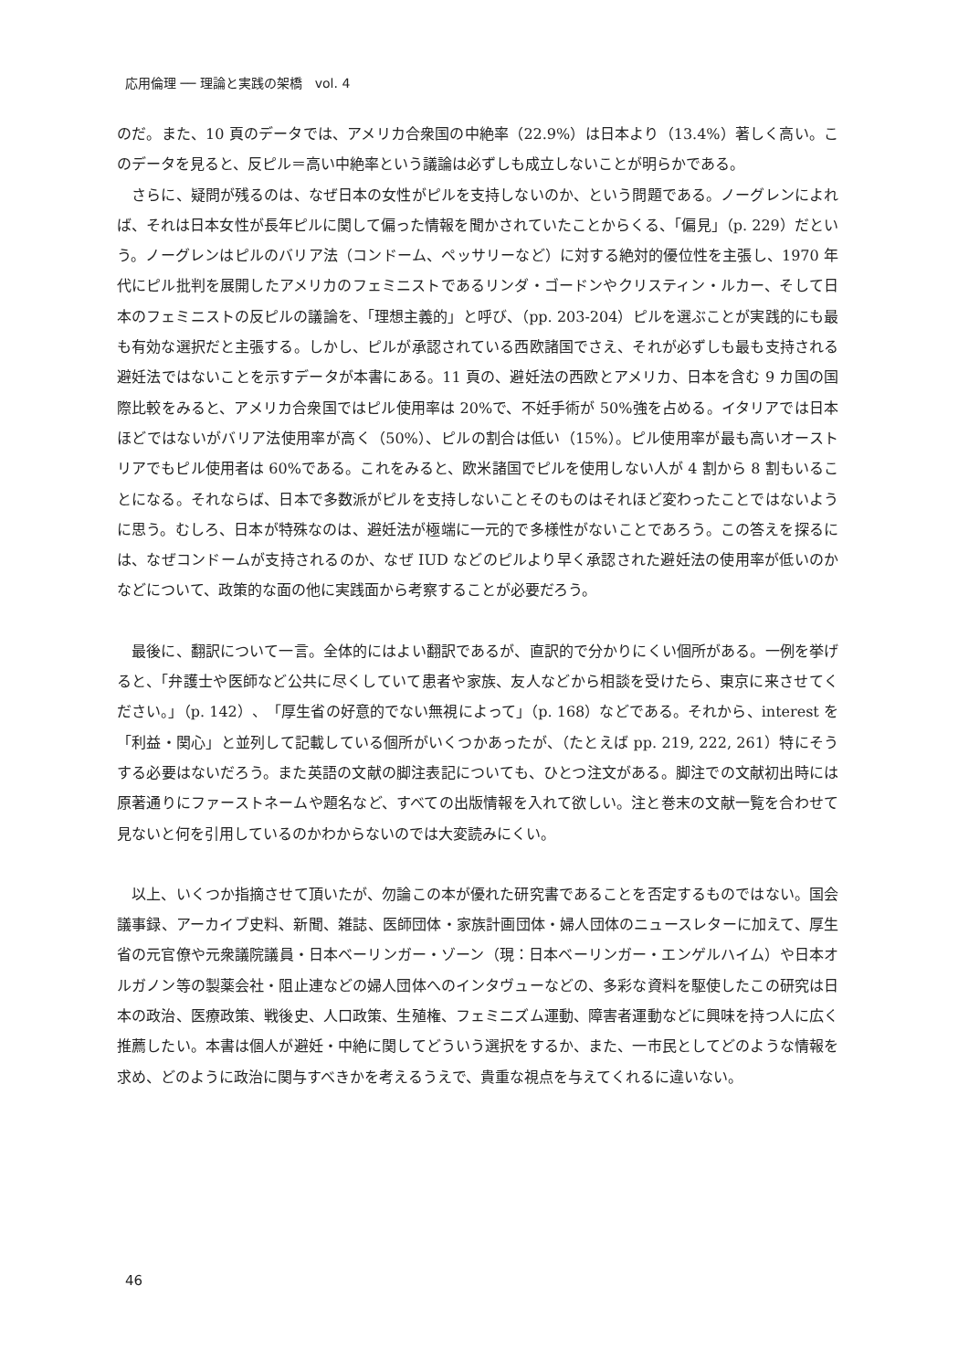応用倫理 ── 理論と実践の架橋　vol. 4
のだ。また、10 頁のデータでは、アメリカ合衆国の中絶率（22.9%）は日本より（13.4%）著しく高い。このデータを見ると、反ピル＝高い中絶率という議論は必ずしも成立しないことが明らかである。
　さらに、疑問が残るのは、なぜ日本の女性がピルを支持しないのか、という問題である。ノーグレンによれば、それは日本女性が長年ピルに関して偏った情報を聞かされていたことからくる、「偏見」（p. 229）だという。ノーグレンはピルのバリア法（コンドーム、ペッサリーなど）に対する絶対的優位性を主張し、1970 年代にピル批判を展開したアメリカのフェミニストであるリンダ・ゴードンやクリスティン・ルカー、そして日本のフェミニストの反ピルの議論を、「理想主義的」と呼び、（pp. 203-204）ピルを選ぶことが実践的にも最も有効な選択だと主張する。しかし、ピルが承認されている西欧諸国でさえ、それが必ずしも最も支持される避妊法ではないことを示すデータが本書にある。11 頁の、避妊法の西欧とアメリカ、日本を含む 9 カ国の国際比較をみると、アメリカ合衆国ではピル使用率は 20%で、不妊手術が 50%強を占める。イタリアでは日本ほどではないがバリア法使用率が高く（50%）、ピルの割合は低い（15%）。ピル使用率が最も高いオーストリアでもピル使用者は 60%である。これをみると、欧米諸国でピルを使用しない人が 4 割から 8 割もいることになる。それならば、日本で多数派がピルを支持しないことそのものはそれほど変わったことではないように思う。むしろ、日本が特殊なのは、避妊法が極端に一元的で多様性がないことであろう。この答えを探るには、なぜコンドームが支持されるのか、なぜ IUD などのピルより早く承認された避妊法の使用率が低いのかなどについて、政策的な面の他に実践面から考察することが必要だろう。
　最後に、翻訳について一言。全体的にはよい翻訳であるが、直訳的で分かりにくい個所がある。一例を挙げると、「弁護士や医師など公共に尽くしていて患者や家族、友人などから相談を受けたら、東京に来させてください。」（p. 142）、「厚生省の好意的でない無視によって」（p. 168）などである。それから、interest を「利益・関心」と並列して記載している個所がいくつかあったが、（たとえば pp. 219, 222, 261）特にそうする必要はないだろう。また英語の文献の脚注表記についても、ひとつ注文がある。脚注での文献初出時には原著通りにファーストネームや題名など、すべての出版情報を入れて欲しい。注と巻末の文献一覧を合わせて見ないと何を引用しているのかわからないのでは大変読みにくい。
　以上、いくつか指摘させて頂いたが、勿論この本が優れた研究書であることを否定するものではない。国会議事録、アーカイブ史料、新聞、雑誌、医師団体・家族計画団体・婦人団体のニュースレターに加えて、厚生省の元官僚や元衆議院議員・日本ベーリンガー・ゾーン（現：日本ベーリンガー・エンゲルハイム）や日本オルガノン等の製薬会社・阻止連などの婦人団体へのインタヴューなどの、多彩な資料を駆使したこの研究は日本の政治、医療政策、戦後史、人口政策、生殖権、フェミニズム運動、障害者運動などに興味を持つ人に広く推薦したい。本書は個人が避妊・中絶に関してどういう選択をするか、また、一市民としてどのような情報を求め、どのように政治に関与すべきかを考えるうえで、貴重な視点を与えてくれるに違いない。
46